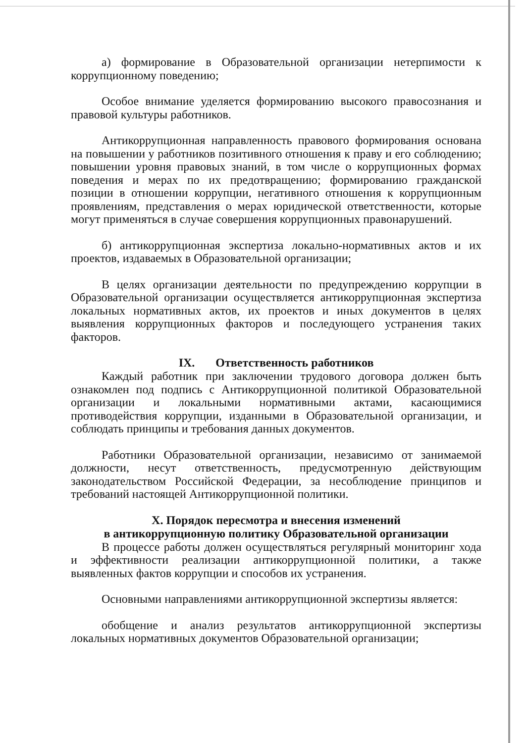а) формирование в Образовательной организации нетерпимости к коррупционному поведению;
Особое внимание уделяется формированию высокого правосознания и правовой культуры работников.
Антикоррупционная направленность правового формирования основана на повышении у работников позитивного отношения к праву и его соблюдению; повышении уровня правовых знаний, в том числе о коррупционных формах поведения и мерах по их предотвращению; формированию гражданской позиции в отношении коррупции, негативного отношения к коррупционным проявлениям, представления о мерах юридической ответственности, которые могут применяться в случае совершения коррупционных правонарушений.
б) антикоррупционная экспертиза локально-нормативных актов и их проектов, издаваемых в Образовательной организации;
В целях организации деятельности по предупреждению коррупции в Образовательной организации осуществляется антикоррупционная экспертиза локальных нормативных актов, их проектов и иных документов в целях выявления коррупционных факторов и последующего устранения таких факторов.
IX. Ответственность работников
Каждый работник при заключении трудового договора должен быть ознакомлен под подпись с Антикоррупционной политикой Образовательной организации и локальными нормативными актами, касающимися противодействия коррупции, изданными в Образовательной организации, и соблюдать принципы и требования данных документов.
Работники Образовательной организации, независимо от занимаемой должности, несут ответственность, предусмотренную действующим законодательством Российской Федерации, за несоблюдение принципов и требований настоящей Антикоррупционной политики.
X. Порядок пересмотра и внесения изменений
в антикоррупционную политику Образовательной организации
В процессе работы должен осуществляться регулярный мониторинг хода и эффективности реализации антикоррупционной политики, а также выявленных фактов коррупции и способов их устранения.
Основными направлениями антикоррупционной экспертизы является:
обобщение и анализ результатов антикоррупционной экспертизы локальных нормативных документов Образовательной организации;